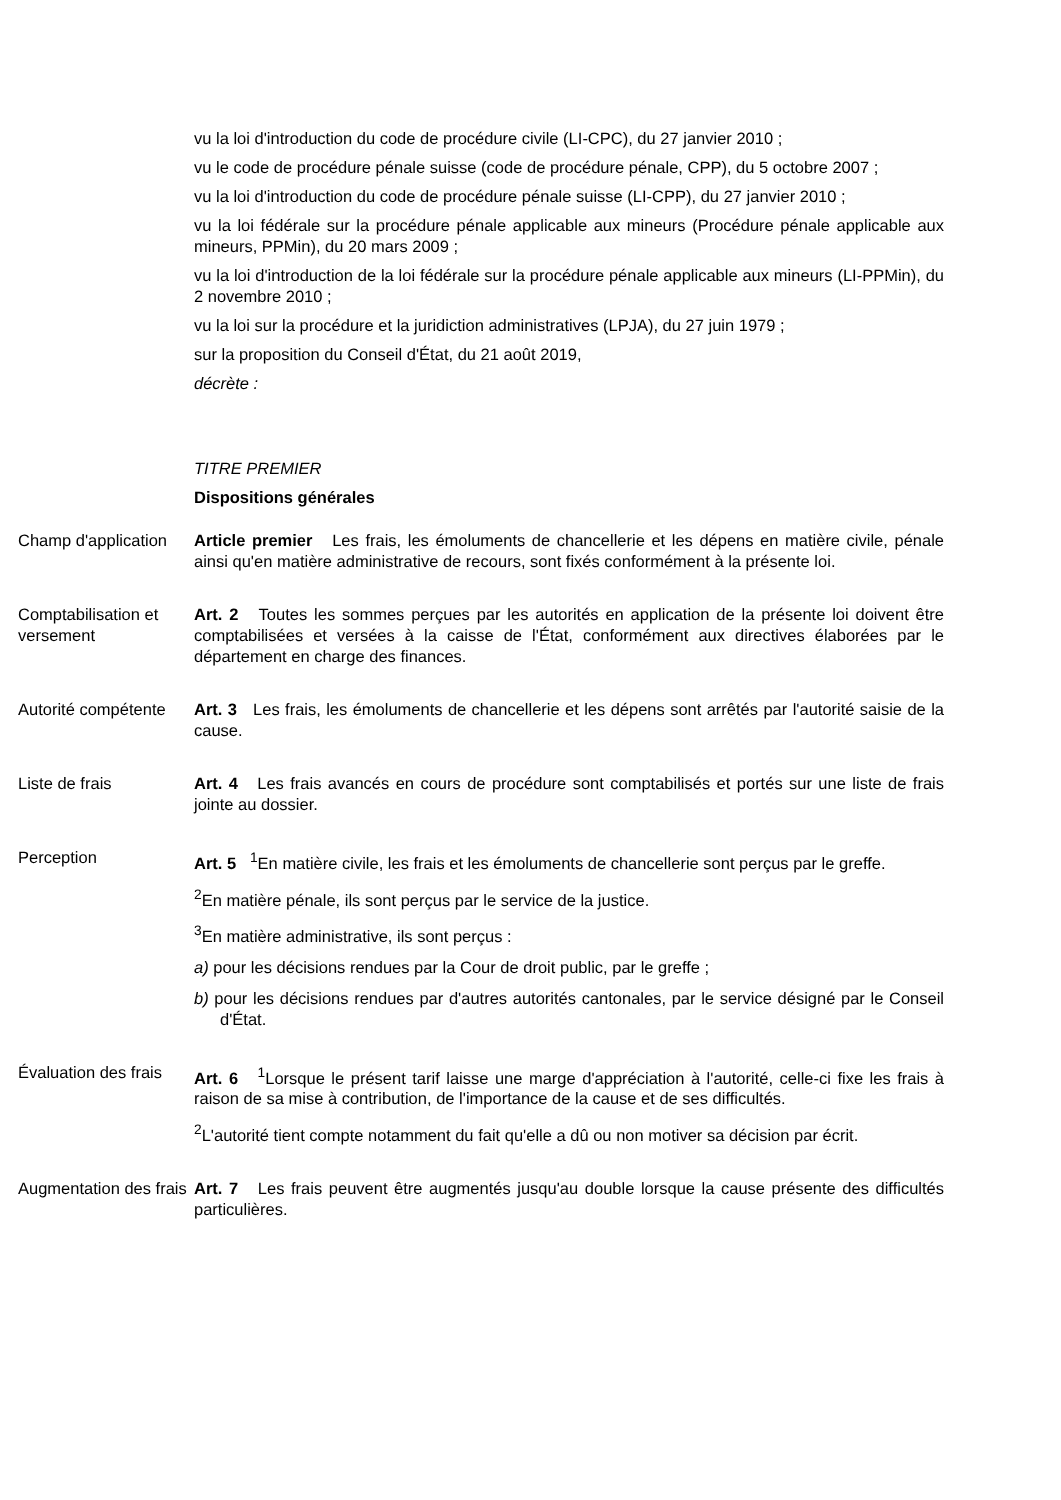vu la loi d'introduction du code de procédure civile (LI-CPC), du 27 janvier 2010 ;
vu le code de procédure pénale suisse (code de procédure pénale, CPP), du 5 octobre 2007 ;
vu la loi d'introduction du code de procédure pénale suisse (LI-CPP), du 27 janvier 2010 ;
vu la loi fédérale sur la procédure pénale applicable aux mineurs (Procédure pénale applicable aux mineurs, PPMin), du 20 mars 2009 ;
vu la loi d'introduction de la loi fédérale sur la procédure pénale applicable aux mineurs (LI-PPMin), du 2 novembre 2010 ;
vu la loi sur la procédure et la juridiction administratives (LPJA), du 27 juin 1979 ;
sur la proposition du Conseil d'État, du 21 août 2019,
décrète :
TITRE PREMIER
Dispositions générales
Champ d'application
Article premier Les frais, les émoluments de chancellerie et les dépens en matière civile, pénale ainsi qu'en matière administrative de recours, sont fixés conformément à la présente loi.
Comptabilisation et versement
Art. 2 Toutes les sommes perçues par les autorités en application de la présente loi doivent être comptabilisées et versées à la caisse de l'État, conformément aux directives élaborées par le département en charge des finances.
Autorité compétente
Art. 3 Les frais, les émoluments de chancellerie et les dépens sont arrêtés par l'autorité saisie de la cause.
Liste de frais Art. 4 Les frais avancés en cours de procédure sont comptabilisés et portés sur une liste de frais jointe au dossier.
Perception Art. 5 <sup>1</sup>En matière civile, les frais et les émoluments de chancellerie sont perçus par le greffe.
<sup>2</sup> En matière pénale, ils sont perçus par le service de la justice.
<sup>3</sup> En matière administrative, ils sont perçus :
a) pour les décisions rendues par la Cour de droit public, par le greffe ;
b) pour les décisions rendues par d'autres autorités cantonales, par le service désigné par le Conseil d'État.
Évaluation des frais
Art. 6 <sup>1</sup>Lorsque le présent tarif laisse une marge d'appréciation à l'autorité, celle-ci fixe les frais à raison de sa mise à contribution, de l'importance de la cause et de ses difficultés.
<sup>2</sup> L'autorité tient compte notamment du fait qu'elle a dû ou non motiver sa décision par écrit.
Augmentation des frais
Art. 7 Les frais peuvent être augmentés jusqu'au double lorsque la cause présente des difficultés particulières.